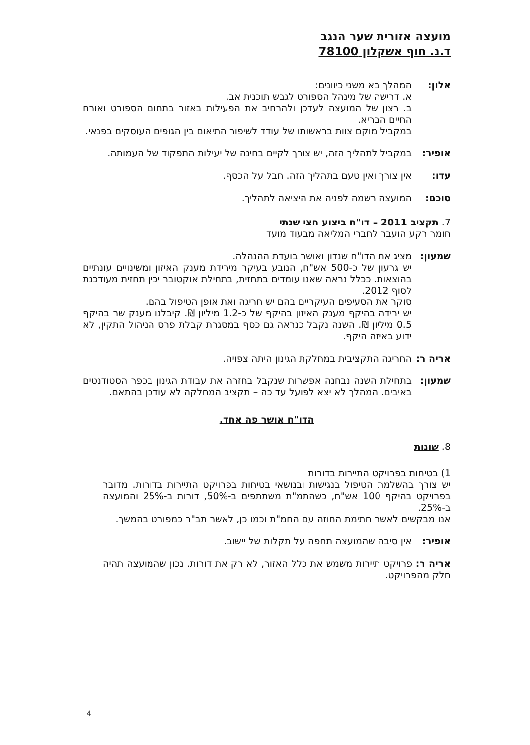מועצה אזורית שער הנגב
ד.נ. חוף אשקלון 78100
אלון: המהלך בא משני כיוונים:
א. דרישה של מינהל הספורט לגבש תוכנית אב.
ב. רצון של המועצה לעדכן ולהרחיב את הפעילות באזור בתחום הספורט ואורח החיים הבריא.
במקביל מוקם צוות בראשותו של עודד לשיפור התיאום בין הגופים העוסקים בפנאי.
אופיר: במקביל לתהליך הזה, יש צורך לקיים בחינה של יעילות התפקוד של העמותה.
עדו: אין צורך ואין טעם בתהליך הזה. חבל על הכסף.
סוכם: המועצה רשמה לפניה את היציאה לתהליך.
7. תקציב 2011 – דו"ח ביצוע חצי שנתי
חומר רקע הועבר לחברי המליאה מבעוד מועד
שמעון: מציג את הדו"ח שנדון ואושר בועדת ההנהלה.
יש גרעון של כ-500 אש"ח, הנובע בעיקר מירידת מענק האיזון ומשינויים עונתיים בהוצאות. ככלל נראה שאנו עומדים בתחזית, בתחילת אוקטובר יכין תחזית מעודכנת לסוף 2012.
סוקר את הסעיפים העיקריים בהם יש חריגה ואת אופן הטיפול בהם.
יש ירידה בהיקף מענק האיזון בהיקף של כ-1.2 מיליון ₪. קיבלנו מענק שר בהיקף 0.5 מיליון ₪. השנה נקבל כנראה גם כסף במסגרת קבלת פרס הניהול התקין, לא ידוע באיזה היקף.
אריה ר:
החריגה התקציבית במחלקת הגינון היתה צפויה.
שמעון: בתחילת השנה נבחנה אפשרות שנקבל בחזרה את עבודת הגינון בכפר הסטודנטים באיבים. המהלך לא יצא לפועל עד כה – תקציב המחלקה לא עודכן בהתאם.
הדו"ח אושר פה אחד.
8. שונות
1) בטיחות בפרויקט התיירות בדורות
יש צורך בהשלמת הטיפול בנגישות ובנושאי בטיחות בפרויקט התיירות בדורות. מדובר בפרויקט בהיקף 100 אש"ח, כשהתמ"ת משתתפים ב-50%, דורות ב-25% והמועצה ב-25%.
אנו מבקשים לאשר חתימת החוזה עם החמ"ת וכמו כן, לאשר תב"ר כמפורט בהמשך.
אופיר: אין סיבה שהמועצה תחפה על תקלות של יישוב.
אריה ר: פרויקט תיירות משמש את כלל האזור, לא רק את דורות. נכון שהמועצה תהיה חלק מהפרויקט.
4